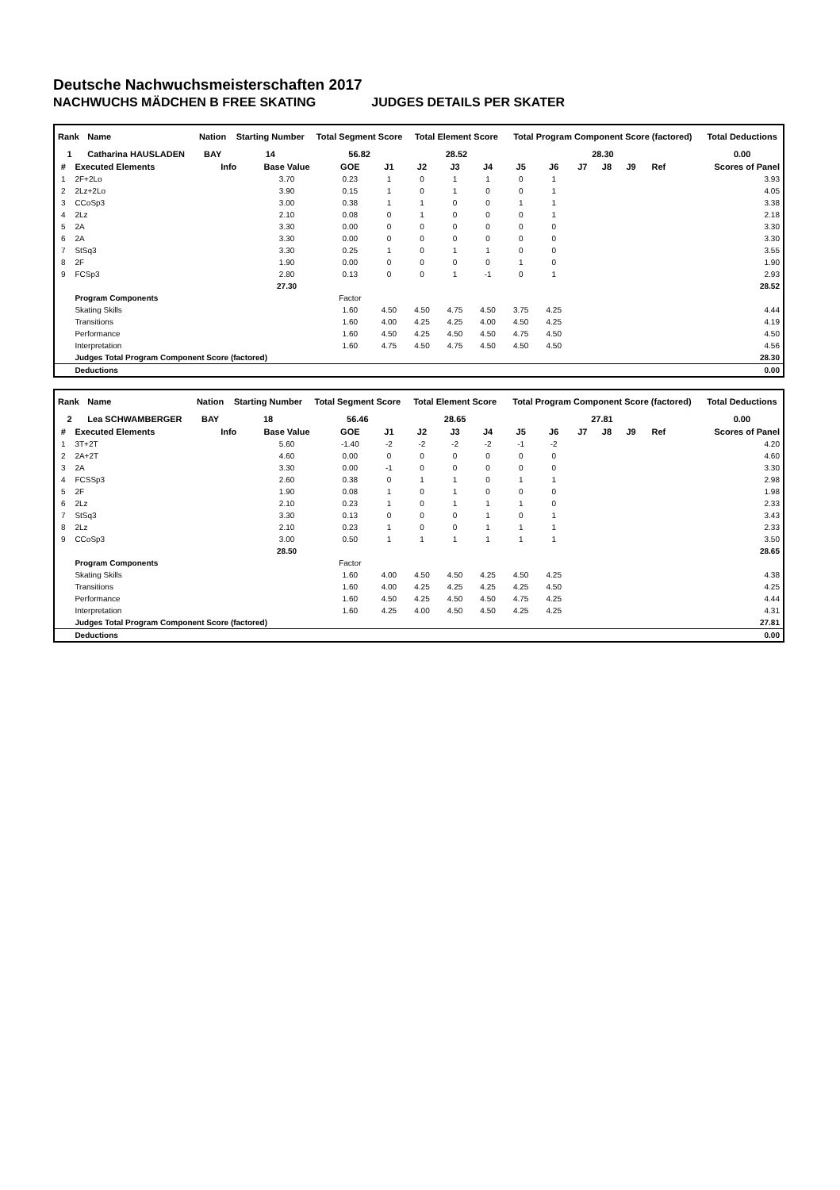Deutsche Nachwuchsmeisterschaften 2017
NACHWUCHS MÄDCHEN B FREE SKATING JUDGES DETAILS PER SKATER
| Rank | Name | Nation | Starting Number | Total Segment Score | Total Element Score | Total Program Component Score (factored) | Total Deductions |
| 1 | Catharina HAUSLADEN | BAY | 14 | 56.82 | 28.52 | 28.30 | 0.00 |
| # | Executed Elements | Info | Base Value | GOE | J1 | J2 | J3 | J4 | J5 | J6 | J7 | J8 | J9 | Ref | Scores of Panel |
| --- | --- | --- | --- | --- | --- | --- | --- | --- | --- | --- | --- | --- | --- | --- | --- |
| 1 | 2F+2Lo | | 3.70 | 0.23 | 1 | 0 | 1 | 1 | 0 | 1 | | | | | 3.93 |
| 2 | 2Lz+2Lo | | 3.90 | 0.15 | 1 | 0 | 1 | 0 | 0 | 1 | | | | | 4.05 |
| 3 | CCoSp3 | | 3.00 | 0.38 | 1 | 1 | 0 | 0 | 1 | 1 | | | | | 3.38 |
| 4 | 2Lz | | 2.10 | 0.08 | 0 | 1 | 0 | 0 | 0 | 1 | | | | | 2.18 |
| 5 | 2A | | 3.30 | 0.00 | 0 | 0 | 0 | 0 | 0 | 0 | | | | | 3.30 |
| 6 | 2A | | 3.30 | 0.00 | 0 | 0 | 0 | 0 | 0 | 0 | | | | | 3.30 |
| 7 | StSq3 | | 3.30 | 0.25 | 1 | 0 | 1 | 1 | 0 | 0 | | | | | 3.55 |
| 8 | 2F | | 1.90 | 0.00 | 0 | 0 | 0 | 0 | 1 | 0 | | | | | 1.90 |
| 9 | FCSp3 | | 2.80 | 0.13 | 0 | 0 | 1 | -1 | 0 | 1 | | | | | 2.93 |
| | | | 27.30 | | | | | | | | | | | | 28.52 |
| | Program Components | | | Factor | | | | | | | | | | | |
| | Skating Skills | | | 1.60 | 4.50 | 4.50 | 4.75 | 4.50 | 3.75 | 4.25 | | | | | 4.44 |
| | Transitions | | | 1.60 | 4.00 | 4.25 | 4.25 | 4.00 | 4.50 | 4.25 | | | | | 4.19 |
| | Performance | | | 1.60 | 4.50 | 4.25 | 4.50 | 4.50 | 4.75 | 4.50 | | | | | 4.50 |
| | Interpretation | | | 1.60 | 4.75 | 4.50 | 4.75 | 4.50 | 4.50 | 4.50 | | | | | 4.56 |
| | Judges Total Program Component Score (factored) | | | | | | | | | | | | | | 28.30 |
| | Deductions | | | | | | | | | | | | | | 0.00 |
| Rank | Name | Nation | Starting Number | Total Segment Score | Total Element Score | Total Program Component Score (factored) | Total Deductions |
| 2 | Lea SCHWAMBERGER | BAY | 18 | 56.46 | 28.65 | 27.81 | 0.00 |
| # | Executed Elements | Info | Base Value | GOE | J1 | J2 | J3 | J4 | J5 | J6 | J7 | J8 | J9 | Ref | Scores of Panel |
| --- | --- | --- | --- | --- | --- | --- | --- | --- | --- | --- | --- | --- | --- | --- | --- |
| 1 | 3T+2T | | 5.60 | -1.40 | -2 | -2 | -2 | -2 | -1 | -2 | | | | | 4.20 |
| 2 | 2A+2T | | 4.60 | 0.00 | 0 | 0 | 0 | 0 | 0 | 0 | | | | | 4.60 |
| 3 | 2A | | 3.30 | 0.00 | -1 | 0 | 0 | 0 | 0 | 0 | | | | | 3.30 |
| 4 | FCSSp3 | | 2.60 | 0.38 | 0 | 1 | 1 | 0 | 1 | 1 | | | | | 2.98 |
| 5 | 2F | | 1.90 | 0.08 | 1 | 0 | 1 | 0 | 0 | 0 | | | | | 1.98 |
| 6 | 2Lz | | 2.10 | 0.23 | 1 | 0 | 1 | 1 | 1 | 0 | | | | | 2.33 |
| 7 | StSq3 | | 3.30 | 0.13 | 0 | 0 | 0 | 1 | 0 | 1 | | | | | 3.43 |
| 8 | 2Lz | | 2.10 | 0.23 | 1 | 0 | 0 | 1 | 1 | 1 | | | | | 2.33 |
| 9 | CCoSp3 | | 3.00 | 0.50 | 1 | 1 | 1 | 1 | 1 | 1 | | | | | 3.50 |
| | | | 28.50 | | | | | | | | | | | | 28.65 |
| | Program Components | | | Factor | | | | | | | | | | | |
| | Skating Skills | | | 1.60 | 4.00 | 4.50 | 4.50 | 4.25 | 4.50 | 4.25 | | | | | 4.38 |
| | Transitions | | | 1.60 | 4.00 | 4.25 | 4.25 | 4.25 | 4.25 | 4.50 | | | | | 4.25 |
| | Performance | | | 1.60 | 4.50 | 4.25 | 4.50 | 4.50 | 4.75 | 4.25 | | | | | 4.44 |
| | Interpretation | | | 1.60 | 4.25 | 4.00 | 4.50 | 4.50 | 4.25 | 4.25 | | | | | 4.31 |
| | Judges Total Program Component Score (factored) | | | | | | | | | | | | | | 27.81 |
| | Deductions | | | | | | | | | | | | | | 0.00 |